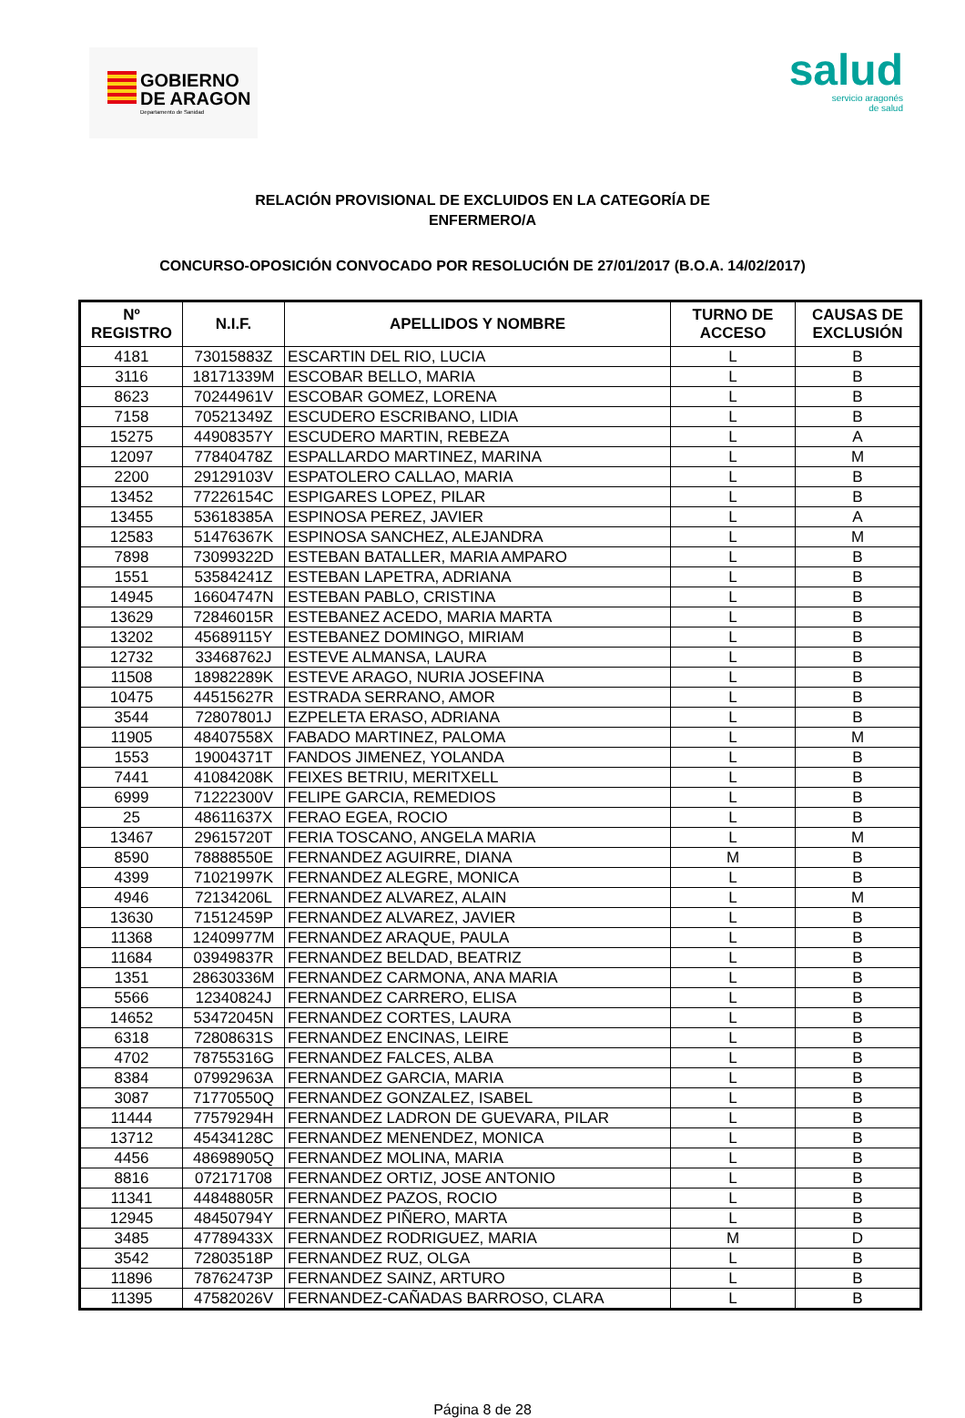GOBIERNO
DE ARAGON
Departamento de Sanidad
salud
servicio aragonés
de salud
RELACIÓN PROVISIONAL DE EXCLUIDOS EN LA CATEGORÍA DE
ENFERMERO/A
CONCURSO-OPOSICIÓN CONVOCADO POR RESOLUCIÓN DE 27/01/2017 (B.O.A. 14/02/2017)
| Nº REGISTRO | N.I.F. | APELLIDOS Y NOMBRE | TURNO DE ACCESO | CAUSAS DE EXCLUSIÓN |
| --- | --- | --- | --- | --- |
| 4181 | 73015883Z | ESCARTIN DEL RIO, LUCIA | L | B |
| 3116 | 18171339M | ESCOBAR BELLO, MARIA | L | B |
| 8623 | 70244961V | ESCOBAR GOMEZ, LORENA | L | B |
| 7158 | 70521349Z | ESCUDERO ESCRIBANO, LIDIA | L | B |
| 15275 | 44908357Y | ESCUDERO MARTIN, REBEZA | L | A |
| 12097 | 77840478Z | ESPALLARDO MARTINEZ, MARINA | L | M |
| 2200 | 29129103V | ESPATOLERO CALLAO, MARIA | L | B |
| 13452 | 77226154C | ESPIGARES LOPEZ, PILAR | L | B |
| 13455 | 53618385A | ESPINOSA PEREZ, JAVIER | L | A |
| 12583 | 51476367K | ESPINOSA SANCHEZ, ALEJANDRA | L | M |
| 7898 | 73099322D | ESTEBAN BATALLER, MARIA AMPARO | L | B |
| 1551 | 53584241Z | ESTEBAN LAPETRA, ADRIANA | L | B |
| 14945 | 16604747N | ESTEBAN PABLO, CRISTINA | L | B |
| 13629 | 72846015R | ESTEBANEZ ACEDO, MARIA MARTA | L | B |
| 13202 | 45689115Y | ESTEBANEZ DOMINGO, MIRIAM | L | B |
| 12732 | 33468762J | ESTEVE ALMANSA, LAURA | L | B |
| 11508 | 18982289K | ESTEVE ARAGO, NURIA JOSEFINA | L | B |
| 10475 | 44515627R | ESTRADA SERRANO, AMOR | L | B |
| 3544 | 72807801J | EZPELETA ERASO, ADRIANA | L | B |
| 11905 | 48407558X | FABADO MARTINEZ, PALOMA | L | M |
| 1553 | 19004371T | FANDOS JIMENEZ, YOLANDA | L | B |
| 7441 | 41084208K | FEIXES BETRIU, MERITXELL | L | B |
| 6999 | 71222300V | FELIPE GARCIA, REMEDIOS | L | B |
| 25 | 48611637X | FERAO EGEA, ROCIO | L | B |
| 13467 | 29615720T | FERIA TOSCANO, ANGELA MARIA | L | M |
| 8590 | 78888550E | FERNANDEZ AGUIRRE, DIANA | M | B |
| 4399 | 71021997K | FERNANDEZ ALEGRE, MONICA | L | B |
| 4946 | 72134206L | FERNANDEZ ALVAREZ, ALAIN | L | M |
| 13630 | 71512459P | FERNANDEZ ALVAREZ, JAVIER | L | B |
| 11368 | 12409977M | FERNANDEZ ARAQUE, PAULA | L | B |
| 11684 | 03949837R | FERNANDEZ BELDAD, BEATRIZ | L | B |
| 1351 | 28630336M | FERNANDEZ CARMONA, ANA MARIA | L | B |
| 5566 | 12340824J | FERNANDEZ CARRERO, ELISA | L | B |
| 14652 | 53472045N | FERNANDEZ CORTES, LAURA | L | B |
| 6318 | 72808631S | FERNANDEZ ENCINAS, LEIRE | L | B |
| 4702 | 78755316G | FERNANDEZ FALCES, ALBA | L | B |
| 8384 | 07992963A | FERNANDEZ GARCIA, MARIA | L | B |
| 3087 | 71770550Q | FERNANDEZ GONZALEZ, ISABEL | L | B |
| 11444 | 77579294H | FERNANDEZ LADRON DE GUEVARA, PILAR | L | B |
| 13712 | 45434128C | FERNANDEZ MENENDEZ, MONICA | L | B |
| 4456 | 48698905Q | FERNANDEZ MOLINA, MARIA | L | B |
| 8816 | 072171708 | FERNANDEZ ORTIZ, JOSE ANTONIO | L | B |
| 11341 | 44848805R | FERNANDEZ PAZOS, ROCIO | L | B |
| 12945 | 48450794Y | FERNANDEZ PIÑERO, MARTA | L | B |
| 3485 | 47789433X | FERNANDEZ RODRIGUEZ, MARIA | M | D |
| 3542 | 72803518P | FERNANDEZ RUZ, OLGA | L | B |
| 11896 | 78762473P | FERNANDEZ SAINZ, ARTURO | L | B |
| 11395 | 47582026V | FERNANDEZ-CAÑADAS BARROSO, CLARA | L | B |
Página 8 de 28